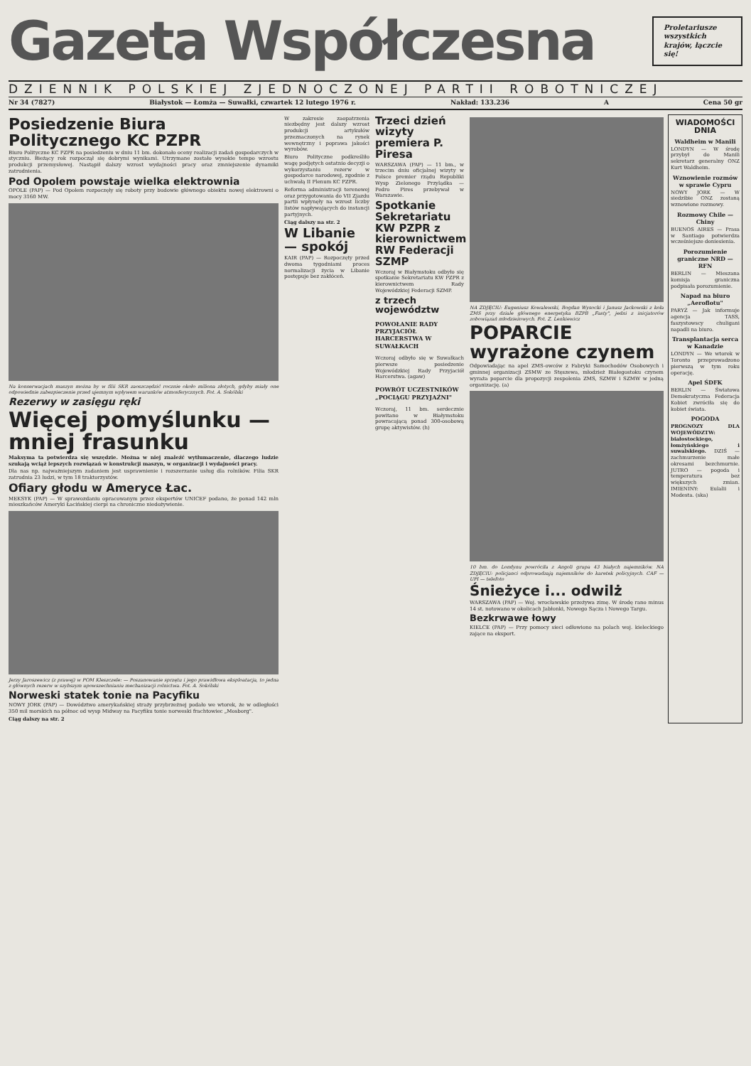Gazeta Współczesna
Proletariusze wszystkich krajów, łączcie się!
DZIENNIK POLSKIEJ ZJEDNOCZONEJ PARTII ROBOTNICZEJ
Nr 34 (7827) Białystok — Łomża — Suwałki, czwartek 12 lutego 1976 r. Nakład: 133.236 A Cena 50 gr
Posiedzenie Biura Politycznego KC PZPR
Biuro Polityczne KC PZPR na posiedzeniu w dniu 11 bm. dokonało oceny realizacji zadań gospodarczych w styczniu. Bieżący rok rozpoczął się dobrymi wynikami. Utrzymane zostało wysokie tempo wzrostu produkcji przemysłowej. Nastąpił dalszy wzrost wydajności pracy oraz zmniejszenie dynamiki zatrudnienia.
Pod Opolem powstaje wielka elektrownia
OPOLE (PAP) — Pod Opolem rozpoczęły się roboty przy budowie głównego obiektu nowej elektrowni o mocy 3160 MW.
Na konserwacjach maszyn można by w filii SKR zaoszczędzić rocznie około miliona złotych, gdyby miały one odpowiednie zabezpieczenie przed ujemnym wpływem warunków atmosferycznych. Fot. A. Sokólski
Rezerwy w zasięgu ręki
Więcej pomyślunku — mniej frasunku
Maksyma ta potwierdza się wszędzie. Można w niej znaleźć wytłumaczenie, dlaczego ludzie szukają wciąż lepszych rozwiązań w konstrukcji maszyn, w organizacji i wydajności pracy.
Dla nas np. najważniejszym zadaniem jest usprawnienie i rozszerzanie usług dla rolników. Filia SKR zatrudnia 23 ludzi, w tym 18 traktorzystów.
Ofiary głodu w Ameryce Łac.
MEKSYK (PAP) — W sprawozdaniu opracowanym przez ekspertów UNICEF podano, że ponad 142 mln mieszkańców Ameryki Łacińskiej cierpi na chroniczne niedożywienie.
Jerzy Jaroszewicz (z prawej) w POM Kleszczele: — Poszanowanie sprzętu i jego prawidłowa eksploatacja, to jedna z głównych rezerw w szybszym upowszechnianiu mechanizacji rolnictwa. Fot. A. Sokólski
Norweski statek tonie na Pacyfiku
NOWY JORK (PAP) — Dowództwo amerykańskiej straży przybrzeżnej podało we wtorek, że w odległości 350 mil morskich na północ od wysp Midway na Pacyfiku tonie norweski frachtowiec „Mosborg".
Ciąg dalszy na str. 2
W zakresie zaopatrzenia niezbędny jest dalszy wzrost produkcji artykułów przeznaczonych na rynek wewnętrzny i poprawa jakości wyrobów.
Biuro Polityczne podkreśliło wagę podjętych ostatnio decyzji o wykorzystaniu rezerw w gospodarce narodowej, zgodnie z uchwałą II Plenum KC PZPR.
Reforma administracji terenowej oraz przygotowania do VII Zjazdu partii wpłynęły na wzrost liczby listów napływających do instancji partyjnych.
Ciąg dalszy na str. 2
W Libanie — spokój
KAIR (PAP) — Rozpoczęty przed dwoma tygodniami proces normalizacji życia w Libanie postępuje bez zakłóceń.
Trzeci dzień wizyty premiera P. Piresa
WARSZAWA (PAP) — 11 bm., w trzecim dniu oficjalnej wizyty w Polsce premier rządu Republiki Wysp Zielonego Przylądka — Pedro Pires przebywał w Warszawie.
Spotkanie Sekretariatu KW PZPR z kierownictwem RW Federacji SZMP
Wczoraj w Białymstoku odbyło się spotkanie Sekretariatu KW PZPR z kierownictwem Rady Wojewódzkiej Federacji SZMP.
z trzech województw
POWOŁANIE RADY PRZYJACIÓŁ HARCERSTWA W SUWAŁKACH
Wczoraj odbyło się w Suwałkach pierwsze posiedzenie Wojewódzkiej Rady Przyjaciół Harcerstwa. (agaw)
POWRÓT UCZESTNIKÓW „POCIĄGU PRZYJAŹNI"
Wczoraj, 11 bm. serdecznie powitano w Białymstoku powracającą ponad 300-osobową grupę aktywistów. (h)
NA ZDJĘCIU: Eugeniusz Kowalewski, Bogdan Wysocki i Janusz Jackowski z koła ZMS przy dziale głównego energetyka BZPB „Fasty", jedni z inicjatorów zobowiązań młodzieżowych. Fot. Z. Lenkiewicz
POPARCIE wyrażone czynem
Odpowiadając na apel ZMS-owców z Fabryki Samochodów Osobowych i gminnej organizacji ZSMW ze Stęszewa, młodzież Białegostoku czynem wyraża poparcie dla propozycji zespolenia ZMS, SZMW i SZMW w jedną organizację. (a)
10 bm. do Londynu powróciła z Angoli grupa 43 białych najemników. NA ZDJĘCIU: policjanci odprowadzają najemników do karetek policyjnych. CAF — UPI — telefoto
Śnieżyce i... odwilż
WARSZAWA (PAP) — Woj. wrocławskie przeżywa zimę. W środę rano minus 14 st. notowano w okolicach Jabłonki, Nowego Sącza i Nowego Targu.
Bezkrwawe łowy
KIELCE (PAP) — Przy pomocy sieci odłowiono na polach woj. kieleckiego zające na eksport.
WIADOMOŚCI DNIA
Waldheim w Manili
LONDYN — W środę przybył do Manili sekretarz generalny ONZ Kurt Waldheim.
Wznowienie rozmów w sprawie Cypru
NOWY JORK — W siedzibie ONZ zostaną wznowione rozmowy.
Rozmowy Chile — Chiny
BUENOS AIRES — Prasa w Santiago potwierdza wcześniejsze doniesienia.
Porozumienie graniczne NRD — RFN
BERLIN — Mieszana komisja graniczna podpisała porozumienie.
Napad na biuro „Aeroflotu"
PARYŻ — Jak informuje agencja TASS, faszystowscy chuligani napadli na biuro.
Transplantacja serca w Kanadzie
LONDYN — We wtorek w Toronto przeprowadzono pierwszą w tym roku operację.
Apel ŚDFK
BERLIN — Światowa Demokratyczna Federacja Kobiet zwróciła się do kobiet świata.
POGODA
PROGNOZY DLA WOJEWÓDZTW: białostockiego, łomżyńskiego i suwalskiego. DZIŚ — zachmurzenie małe okresami bezchmurnie. JUTRO — pogoda i temperatura bez większych zmian. IMIENINY: Eulalii i Modesta. (ska)